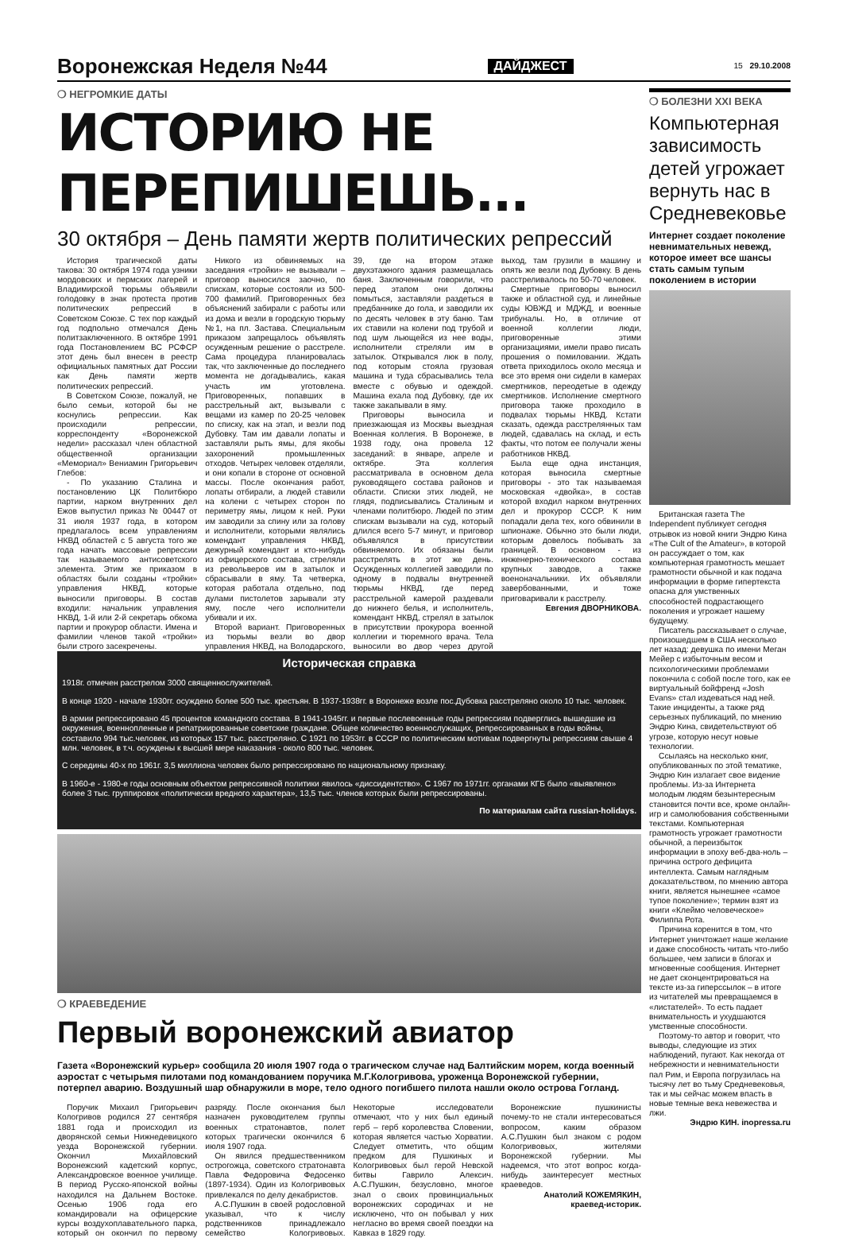Воронежская Неделя №44 ДАЙДЖЕСТ 15 29.10.2008
❍ НЕГРОМКИЕ ДАТЫ
ИСТОРИЮ НЕ ПЕРЕПИШЕШЬ...
30 октября – День памяти жертв политических репрессий
История трагической даты такова: 30 октября 1974 года узники мордовских и пермских лагерей и Владимирской тюрьмы объявили голодовку в знак протеста против политических репрессий в Советском Союзе. С тех пор каждый год подпольно отмечался День политзаключенного. В октябре 1991 года Постановлением ВС РСФСР этот день был внесен в реестр официальных памятных дат России как День памяти жертв политических репрессий.
В Советском Союзе, пожалуй, не было семьи, которой бы не коснулись репрессии. Как происходили репрессии, корреспонденту «Воронежской недели» рассказал член областной общественной организации «Мемориал» Вениамин Григорьевич Глебов:
- По указанию Сталина и постановлению ЦК Политбюро партии, нарком внутренних дел Ежов выпустил приказ № 00447 от 31 июля 1937 года, в котором предлагалось всем управлениям НКВД областей с 5 августа того же года начать массовые репрессии так называемого антисоветского элемента. Этим же приказом в областях были созданы «тройки» управления НКВД, которые выносили приговоры. В состав входили: начальник управления НКВД, 1-й или 2-й секретарь обкома партии и прокурор области. Имена и фамилии членов такой «тройки» были строго засекречены.
Никого из обвиняемых на заседания «тройки» не вызывали – приговор выносился заочно, по спискам, которые состояли из 500-700 фамилий. Приговоренных без объяснений забирали с работы или из дома и везли в городскую тюрьму №1, на пл. Застава. Специальным приказом запрещалось объявлять осужденным решение о расстреле. Сама процедура планировалась так, что заключенные до последнего момента не догадывались, какая участь им уготовлена. Приговоренных, попавших в расстрельный акт, вызывали с вещами из камер по 20-25 человек по списку, как на этап, и везли под Дубовку. Там им давали лопаты и заставляли рыть ямы, для якобы захоронений промышленных отходов. Четырех человек отделяли, и они копали в стороне от основной массы. После окончания работ, лопаты отбирали, а людей ставили на колени с четырех сторон по периметру ямы, лицом к ней. Руки им заводили за спину или за голову и исполнители, которыми являлись комендант управления НКВД, дежурный комендант и кто-нибудь из офицерского состава, стреляли из револьверов им в затылок и сбрасывали в яму. Та четверка, которая работала отдельно, под дулами пистолетов зарывали эту яму, после чего исполнители убивали и их.
Второй вариант. Приговоренных из тюрьмы везли во двор управления НКВД, на Володарского, 39, где на втором этаже двухэтажного здания размещалась баня. Заключенным говорили, что перед этапом они должны помыться, заставляли раздеться в предбаннике до гола, и заводили их по десять человек в эту баню. Там их ставили на колени под трубой и под шум льющейся из нее воды, исполнители стреляли им в затылок. Открывался люк в полу, под которым стояла грузовая машина и туда сбрасывались тела вместе с обувью и одеждой. Машина ехала под Дубовку, где их также закапывали в яму.
Приговоры выносила и приезжающая из Москвы выездная Военная коллегия. В Воронеже, в 1938 году, она провела 12 заседаний: в январе, апреле и октябре. Эта коллегия рассматривала в основном дела руководящего состава районов и области. Списки этих людей, не глядя, подписывались Сталиным и членами политбюро. Людей по этим спискам вызывали на суд, который длился всего 5-7 минут, и приговор объявлялся в присутствии обвиняемого. Их обязаны были расстрелять в этот же день. Осужденных коллегией заводили по одному в подвалы внутренней тюрьмы НКВД, где перед расстрельной камерой раздевали до нижнего белья, и исполнитель, комендант НКВД, стрелял в затылок в присутствии прокурора военной коллегии и тюремного врача. Тела выносили во двор через другой выход, там грузили в машину и опять же везли под Дубовку. В день расстреливалось по 50-70 человек.
Смертные приговоры выносил также и областной суд, и линейные суды ЮВЖД и МДЖД, и военные трибуналы. Но, в отличие от военной коллегии люди, приговоренные этими организациями, имели право писать прошения о помиловании. Ждать ответа приходилось около месяца и все это время они сидели в камерах смертников, переодетые в одежду смертников. Исполнение смертного приговора также проходило в подвалах тюрьмы НКВД. Кстати сказать, одежда расстрелянных там людей, сдавалась на склад, и есть факты, что потом ее получали жены работников НКВД.
Была еще одна инстанция, которая выносила смертные приговоры - это так называемая московская «двойка», в состав которой входил нарком внутренних дел и прокурор СССР. К ним попадали дела тех, кого обвинили в шпионаже. Обычно это были люди, которым довелось побывать за границей. В основном - из инженерно-технического состава крупных заводов, а также военоначальники. Их объявляли завербованными, и тоже приговаривали к расстрелу.
Евгения ДВОРНИКОВА.
Историческая справка
1918г. отмечен расстрелом 3000 священнослужителей.
В конце 1920 - начале 1930гг. осуждено более 500 тыс. крестьян. В 1937-1938гг. в Воронеже возле пос.Дубовка расстреляно около 10 тыс. человек.
В армии репрессировано 45 процентов командного состава. В 1941-1945гг. и первые послевоенные годы репрессиям подверглись вышедшие из окружения, военнопленные и репатриированные советские граждане. Общее количество военнослужащих, репрессированных в годы войны, составило 994 тыс.человек, из которых 157 тыс. расстреляно. С 1921 по 1953гг. в СССР по политическим мотивам подвергнуты репрессиям свыше 4 млн. человек, в т.ч. осуждены к высшей мере наказания - около 800 тыс. человек.
С середины 40-х по 1961г. 3,5 миллиона человек было репрессировано по национальному признаку.
В 1960-е - 1980-е годы основным объектом репрессивной политики явилось «диссидентство». С 1967 по 1971гг. органами КГБ было «выявлено» более 3 тыс. группировок «политически вредного характера», 13,5 тыс. членов которых были репрессированы.
По материалам сайта russian-holidays.
❍ КРАЕВЕДЕНИЕ
Первый воронежский авиатор
Газета «Воронежский курьер» сообщила 20 июля 1907 года о трагическом случае над Балтийским морем, когда военный аэростат с четырьмя пилотами под командованием поручика М.Г.Кологривова, уроженца Воронежской губернии, потерпел аварию. Воздушный шар обнаружили в море, тело одного погибшего пилота нашли около острова Гогланд.
Поручик Михаил Григорьевич Кологривов родился 27 сентября 1881 года и происходил из дворянской семьи Нижнедевицкого уезда Воронежской губернии. Окончил Михайловский Воронежский кадетский корпус, Александровское военное училище. В период Русско-японской войны находился на Дальнем Востоке. Осенью 1906 года его командировали на офицерские курсы воздухоплавательного парка, который он окончил по первому разряду. После окончания был назначен руководителем группы военных стратонавтов, полет которых трагически окончился 6 июля 1907 года.
Он явился предшественником острогожца, советского стратонавта Павла Федоровича Федосенко (1897-1934). Один из Кологривовых привлекался по делу декабристов.
А.С.Пушкин в своей родословной указывал, что к числу родственников принадлежало семейство Кологривовых. Некоторые исследователи отмечают, что у них был единый герб – герб королевства Словении, которая является частью Хорватии. Следует отметить, что общим предком для Пушкиных и Кологривовых был герой Невской битвы Гаврило Алексич. А.С.Пушкин, безусловно, многое знал о своих провинциальных воронежских сородичах и не исключено, что он побывал у них негласно во время своей поездки на Кавказ в 1829 году.
Воронежские пушкинисты почему-то не стали интересоваться вопросом, каким образом А.С.Пушкин был знаком с родом Кологривовых, жителями Воронежской губернии. Мы надеемся, что этот вопрос когда-нибудь заинтересует местных краеведов.
Анатолий КОЖЕМЯКИН, краевед-историк.
❍ БОЛЕЗНИ XXI ВЕКА
Компьютерная зависимость детей угрожает вернуть нас в Средневековье
Интернет создает поколение невнимательных невежд, которое имеет все шансы стать самым тупым поколением в истории
Британская газета The Independent публикует сегодня отрывок из новой книги Эндрю Кина «The Cult of the Amateur», в которой он рассуждает о том, как компьютерная грамотность мешает грамотности обычной и как подача информации в форме гипертекста опасна для умственных способностей подрастающего поколения и угрожает нашему будущему.
Писатель рассказывает о случае, произошедшем в США несколько лет назад: девушка по имени Меган Мейер с избыточным весом и психологическими проблемами покончила с собой после того, как ее виртуальный бойфренд «Josh Evans» стал издеваться над ней. Такие инциденты, а также ряд серьезных публикаций, по мнению Эндрю Кина, свидетельствуют об угрозе, которую несут новые технологии.
Ссылаясь на несколько книг, опубликованных по этой тематике, Эндрю Кин излагает свое видение проблемы. Из-за Интернета молодым людям безынтересным становится почти все, кроме онлайн-игр и самолюбования собственными текстами. Компьютерная грамотность угрожает грамотности обычной, а переизбыток информации в эпоху веб-два-ноль – причина острого дефицита интеллекта. Самым наглядным доказательством, по мнению автора книги, является нынешнее «самое тупое поколение»; термин взят из книги «Клеймо человеческое» Филиппа Рота.
Причина коренится в том, что Интернет уничтожает наше желание и даже способность читать что-либо большее, чем записи в блогах и мгновенные сообщения. Интернет не дает сконцентрироваться на тексте из-за гиперссылок – в итоге из читателей мы превращаемся в «листателей». То есть падает внимательность и ухудшаются умственные способности.
Поэтому-то автор и говорит, что выводы, следующие из этих наблюдений, пугают. Как некогда от небрежности и невнимательности пал Рим, и Европа погрузилась на тысячу лет во тьму Средневековья, так и мы сейчас можем впасть в новые темные века невежества и лжи.
Эндрю КИН. inopressa.ru